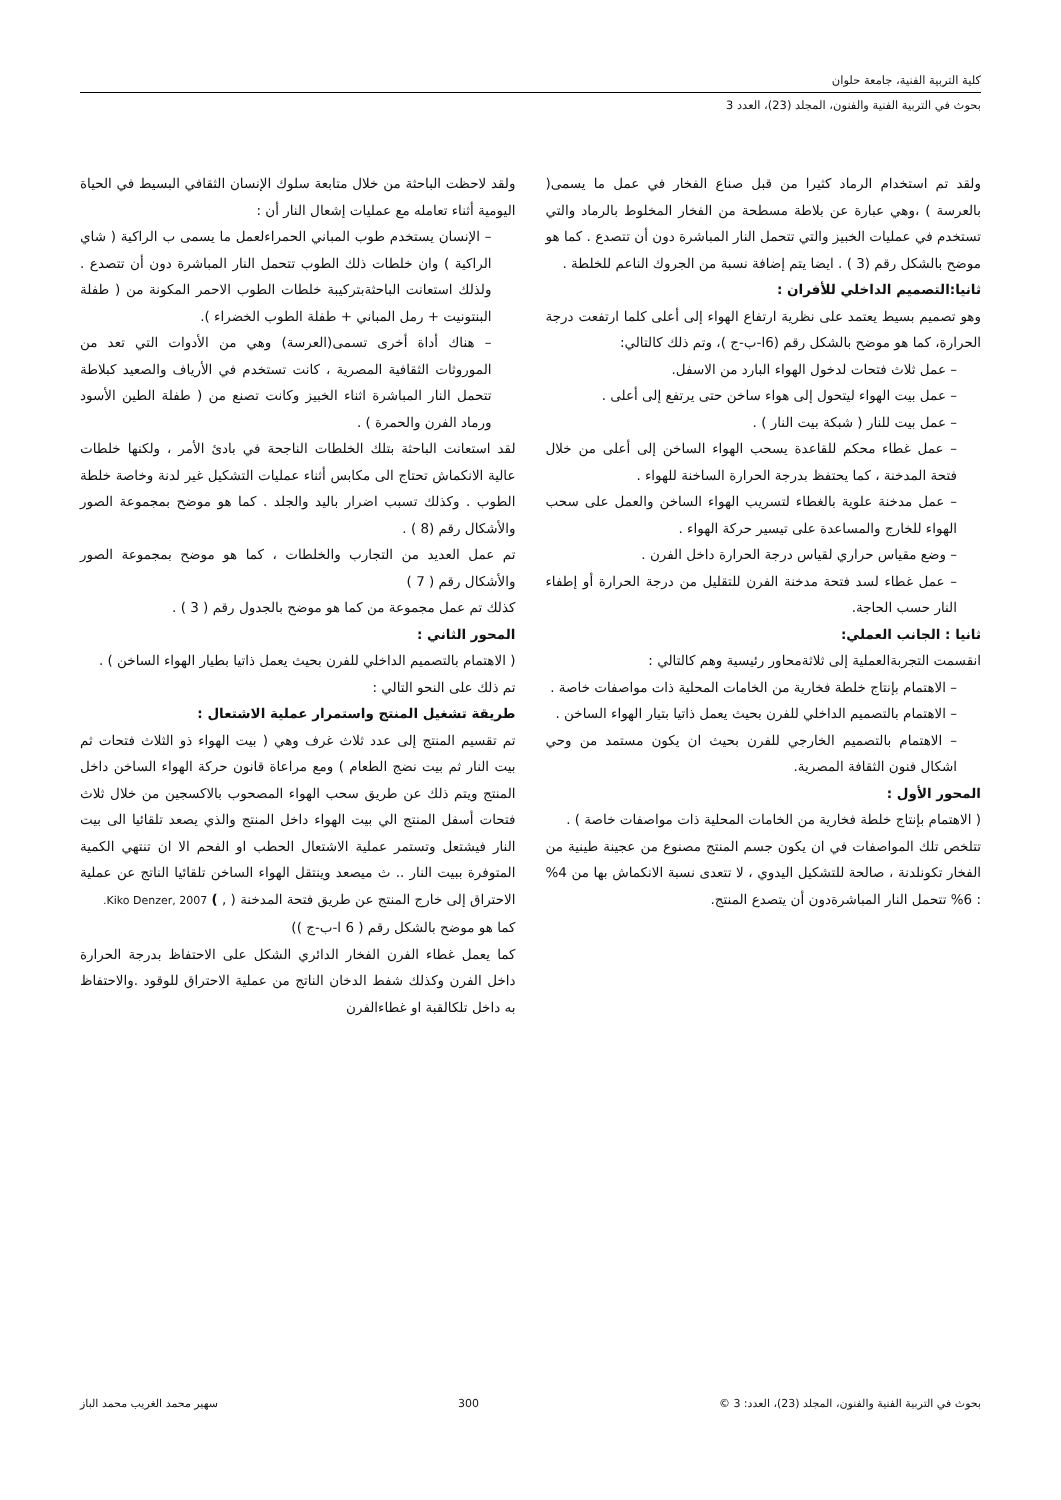كلية التربية الفنية، جامعة حلوان
بحوث في التربية الفنية والفنون، المجلد (23)، العدد 3
ولقد تم استخدام الرماد كثيرا من قبل صناع الفخار في عمل ما يسمى( بالعرسة ) ،وهي عبارة عن بلاطة مسطحة من الفخار المخلوط بالرماد والتي تستخدم في عمليات الخبيز والتي تتحمل النار المباشرة دون أن تتصدع . كما هو موضح بالشكل رقم (3 ) . ايضا يتم إضافة نسبة من الجروك الناعم للخلطة .
ثانيا:التصميم الداخلي للأفران :
وهو تصميم بسيط يعتمد على نظرية ارتفاع الهواء إلى أعلى كلما ارتفعت درجة الحرارة، كما هو موضح بالشكل رقم (6ا-ب-ج )، وتم ذلك كالتالي:
– عمل ثلاث فتحات لدخول الهواء البارد من الاسفل.
– عمل بيت الهواء ليتحول إلى هواء ساخن حتى يرتفع إلى أعلى .
– عمل بيت للنار ( شبكة بيت النار ) .
– عمل غطاء محكم للقاعدة يسحب الهواء الساخن إلى أعلى من خلال فتحة المدخنة ، كما يحتفظ بدرجة الحرارة الساخنة للهواء .
– عمل مدخنة علوية بالغطاء لتسريب الهواء الساخن والعمل على سحب الهواء للخارج والمساعدة على تيسير حركة الهواء .
– وضع مقياس حراري لقياس درجة الحرارة داخل الفرن .
– عمل غطاء لسد فتحة مدخنة الفرن للتقليل من درجة الحرارة أو إطفاء النار حسب الحاجة.
ثانيا : الجانب العملي:
انقسمت التجربةالعملية إلى ثلاثةمحاور رئيسية وهم كالتالي :
– الاهتمام بإنتاج خلطة فخارية من الخامات المحلية ذات مواصفات خاصة .
– الاهتمام بالتصميم الداخلي للفرن بحيث يعمل ذاتيا بتيار الهواء الساخن .
– الاهتمام بالتصميم الخارجي للفرن بحيث ان يكون مستمد من وحي اشكال فنون الثقافة المصرية.
المحور الأول :
( الاهتمام بإنتاج خلطة فخارية من الخامات المحلية ذات مواصفات خاصة ) .
تتلخص تلك المواصفات في ان يكون جسم المنتج مصنوع من عجينة طينية من الفخار تكونلدنة ، صالحة للتشكيل اليدوي ، لا تتعدى نسبة الانكماش بها من 4% : 6% تتحمل النار المباشرةدون أن يتصدع المنتج.
ولقد لاحظت الباحثة من خلال متابعة سلوك الإنسان الثقافي البسيط في الحياة اليومية أثناء تعامله مع عمليات إشعال النار أن :
– الإنسان يستخدم طوب المباني الحمراءلعمل ما يسمى ب الراكية ( شاي الراكية ) وان خلطات ذلك الطوب تتحمل النار المباشرة دون أن تتصدع . ولذلك استعانت الباحثةبتركيبة خلطات الطوب الاحمر المكونة من ( طفلة البنتونيت + رمل المباني + طفلة الطوب الخضراء ).
– هناك أداة أخرى تسمى(العرسة) وهي من الأدوات التي تعد من الموروثات الثقافية المصرية ، كانت تستخدم في الأرياف والصعيد كبلاطة تتحمل النار المباشرة اثناء الخبيز وكانت تصنع من ( طفلة الطين الأسود ورماد الفرن والحمرة ) .
لقد استعانت الباحثة بتلك الخلطات الناجحة في بادئ الأمر ، ولكنها خلطات عالية الانكماش تحتاج الى مكابس أثناء عمليات التشكيل غير لدنة وخاصة خلطة الطوب . وكذلك تسبب اضرار باليد والجلد . كما هو موضح بمجموعة الصور والأشكال رقم (8 ) .
تم عمل العديد من التجارب والخلطات ، كما هو موضح بمجموعة الصور والأشكال رقم ( 7 )
كذلك تم عمل مجموعة من كما هو موضح بالجدول رقم ( 3 ) .
المحور الثاني :
( الاهتمام بالتصميم الداخلي للفرن بحيث يعمل ذاتيا بطيار الهواء الساخن ) .
تم ذلك على النحو التالي :
طريقة تشغيل المنتج واستمرار عملية الاشتعال :
تم تقسيم المنتج إلى عدد ثلاث غرف وهي ( بيت الهواء ذو الثلاث فتحات ثم بيت النار ثم بيت نضج الطعام ) ومع مراعاة قانون حركة الهواء الساخن داخل المنتج ويتم ذلك عن طريق سحب الهواء المصحوب بالاكسجين من خلال ثلاث فتحات أسفل المنتج الي بيت الهواء داخل المنتج والذي يصعد تلقائيا الى بيت النار فيشتعل وتستمر عملية الاشتعال الحطب او الفحم الا ان تنتهي الكمية المتوفرة ببيت النار .. ث ميصعد وينتقل الهواء الساخن تلقائيا الناتج عن عملية الاحتراق إلى خارج المنتج عن طريق فتحة المدخنة ( , ) Kiko Denzer, 2007.
كما هو موضح بالشكل رقم ( 6 ا-ب-ج ))
كما يعمل غطاء الفرن الفخار الدائري الشكل على الاحتفاظ بدرجة الحرارة داخل الفرن وكذلك شفط الدخان الناتج من عملية الاحتراق للوقود .والاحتفاظ به داخل تلكالقبة او غطاءالفرن
بحوث في التربية الفنية والفنون، المجلد (23)، العدد: 3 © 300 سهير محمد الغريب محمد الباز